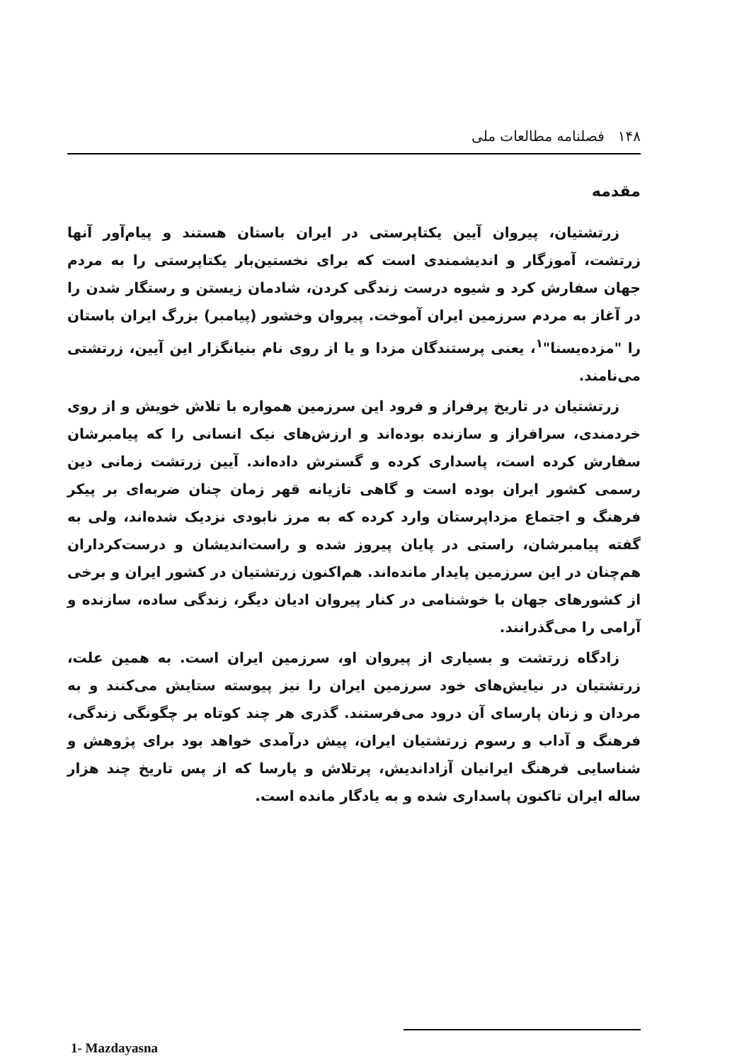۱۴۸ فصلنامه مطالعات ملی
مقدمه
زرتشتیان، پیروان آیین یکتاپرستی در ایران باستان هستند و پیام‌آور آنها زرتشت، آموزگار و اندیشمندی است که برای نخستین‌بار یکتاپرستی را به مردم جهان سفارش کرد و شیوه درست زندگی کردن، شادمان زیستن و رستگار شدن را در آغاز به مردم سرزمین ایران آموخت. پیروان وخشور (پیامبر) بزرگ ایران باستان را "مزده‌یسنا"<sup>۱</sup>، یعنی پرستندگان مزدا و یا از روی نام بنیانگزار این آیین، زرتشتی می‌نامند.
زرتشتیان در تاریخ پرفراز و فرود این سرزمین همواره با تلاش خویش و از روی خردمندی، سرافراز و سازنده بوده‌اند و ارزش‌های نیک انسانی را که پیامبرشان سفارش کرده است، پاسداری کرده و گسترش داده‌اند. آیین زرتشت زمانی دین رسمی کشور ایران بوده است و گاهی تازیانه قهر زمان چنان ضربه‌ای بر پیکر فرهنگ و اجتماع مزداپرستان وارد کرده که به مرز نابودی نزدیک شده‌اند، ولی به گفته پیامبرشان، راستی در پایان پیروز شده و راست‌اندیشان و درست‌کرداران هم‌چنان در این سرزمین پایدار مانده‌اند. هم‌اکنون زرتشتیان در کشور ایران و برخی از کشورهای جهان با خوشنامی در کنار پیروان ادیان دیگر، زندگی ساده، سازنده و آرامی را می‌گذرانند.
زادگاه زرتشت و بسیاری از پیروان او، سرزمین ایران است. به همین علت، زرتشتیان در نیایش‌های خود سرزمین ایران را نیز پیوسته ستایش می‌کنند و به مردان و زنان پارسای آن درود می‌فرستند. گذری هر چند کوتاه بر چگونگی زندگی، فرهنگ و آداب و رسوم زرتشتیان ایران، پیش درآمدی خواهد بود برای پژوهش و شناسایی فرهنگ ایرانیان آزاداندیش، پرتلاش و پارسا که از پس تاریخ چند هزار ساله ایران تاکنون پاسداری شده و به یادگار مانده است.
1- Mazdayasna